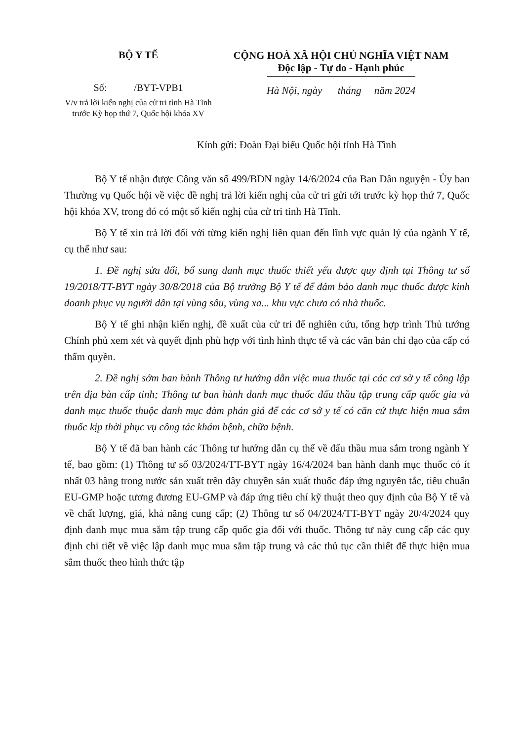BỘ Y TẾ
Số: /BYT-VPB1
V/v trả lời kiến nghị của cử tri tỉnh Hà Tĩnh trước Kỳ họp thứ 7, Quốc hội khóa XV
CỘNG HOÀ XÃ HỘI CHỦ NGHĨA VIỆT NAM
Độc lập - Tự do - Hạnh phúc
Hà Nội, ngày tháng năm 2024
Kính gửi: Đoàn Đại biểu Quốc hội tỉnh Hà Tĩnh
Bộ Y tế nhận được Công văn số 499/BDN ngày 14/6/2024 của Ban Dân nguyện - Ủy ban Thường vụ Quốc hội về việc đề nghị trả lời kiến nghị của cử tri gửi tới trước kỳ họp thứ 7, Quốc hội khóa XV, trong đó có một số kiến nghị của cử tri tỉnh Hà Tĩnh.
Bộ Y tế xin trả lời đối với từng kiến nghị liên quan đến lĩnh vực quản lý của ngành Y tế, cụ thể như sau:
1. Đề nghị sửa đổi, bổ sung danh mục thuốc thiết yếu được quy định tại Thông tư số 19/2018/TT-BYT ngày 30/8/2018 của Bộ trưởng Bộ Y tế để đảm bảo danh mục thuốc được kinh doanh phục vụ người dân tại vùng sâu, vùng xa... khu vực chưa có nhà thuốc.
Bộ Y tế ghi nhận kiến nghị, đề xuất của cử tri để nghiên cứu, tổng hợp trình Thủ tướng Chính phủ xem xét và quyết định phù hợp với tình hình thực tế và các văn bản chỉ đạo của cấp có thẩm quyền.
2. Đề nghị sớm ban hành Thông tư hướng dẫn việc mua thuốc tại các cơ sở y tế công lập trên địa bàn cấp tỉnh; Thông tư ban hành danh mục thuốc đấu thầu tập trung cấp quốc gia và danh mục thuốc thuộc danh mục đàm phán giá để các cơ sở y tế có căn cứ thực hiện mua sắm thuốc kịp thời phục vụ công tác khám bệnh, chữa bệnh.
Bộ Y tế đã ban hành các Thông tư hướng dẫn cụ thể về đấu thầu mua sắm trong ngành Y tế, bao gồm: (1) Thông tư số 03/2024/TT-BYT ngày 16/4/2024 ban hành danh mục thuốc có ít nhất 03 hãng trong nước sản xuất trên dây chuyền sản xuất thuốc đáp ứng nguyên tắc, tiêu chuẩn EU-GMP hoặc tương đương EU-GMP và đáp ứng tiêu chí kỹ thuật theo quy định của Bộ Y tế và về chất lượng, giá, khả năng cung cấp; (2) Thông tư số 04/2024/TT-BYT ngày 20/4/2024 quy định danh mục mua sắm tập trung cấp quốc gia đối với thuốc. Thông tư này cung cấp các quy định chi tiết về việc lập danh mục mua sắm tập trung và các thủ tục cần thiết để thực hiện mua sắm thuốc theo hình thức tập